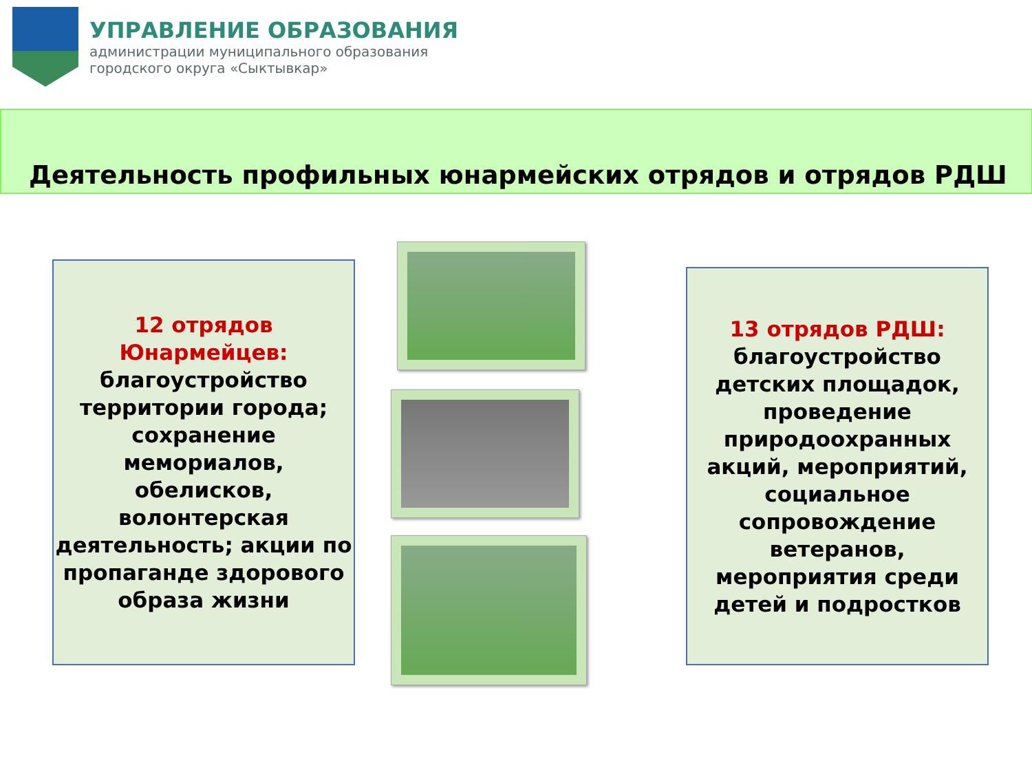УПРАВЛЕНИЕ ОБРАЗОВАНИЯ
администрации муниципального образования
городского округа «Сыктывкар»
Деятельность профильных юнармейских отрядов и отрядов РДШ
12 отрядов Юнармейцев:
благоустройство территории города; сохранение мемориалов, обелисков, волонтерская деятельность; акции по пропаганде здорового образа жизни
13 отрядов РДШ:
благоустройство детских площадок, проведение природоохранных акций, мероприятий, социальное сопровождение ветеранов, мероприятия среди детей и подростков